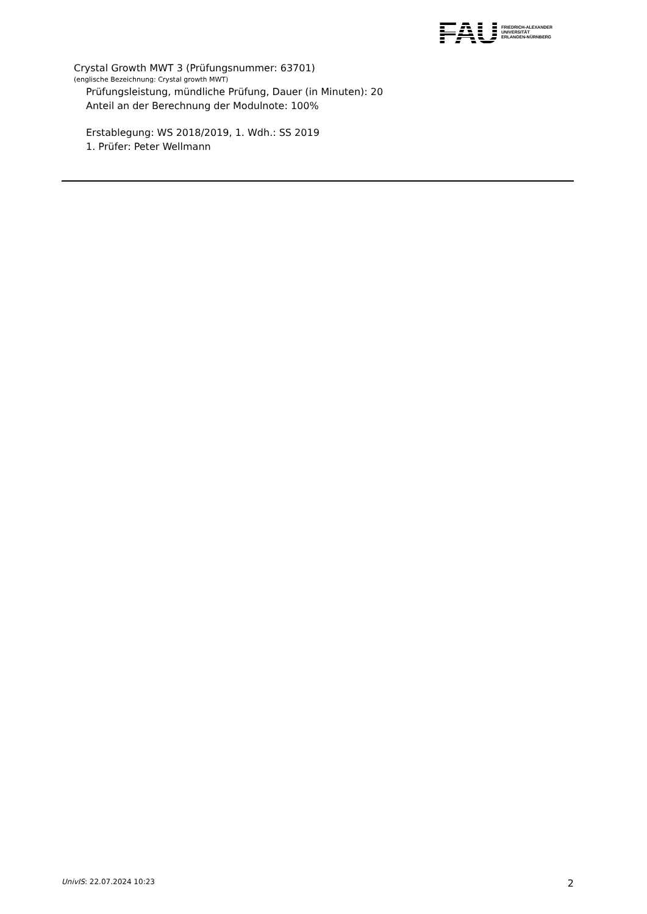FAU
FRIEDRICH-ALEXANDER
UNIVERSITÄT
ERLANGEN-NÜRNBERG
Crystal Growth MWT 3 (Prüfungsnummer: 63701)
(englische Bezeichnung: Crystal growth MWT)
Prüfungsleistung, mündliche Prüfung, Dauer (in Minuten): 20
Anteil an der Berechnung der Modulnote: 100%
Erstablegung: WS 2018/2019, 1. Wdh.: SS 2019
1. Prüfer: Peter Wellmann
UnivIS: 22.07.2024 10:23 2